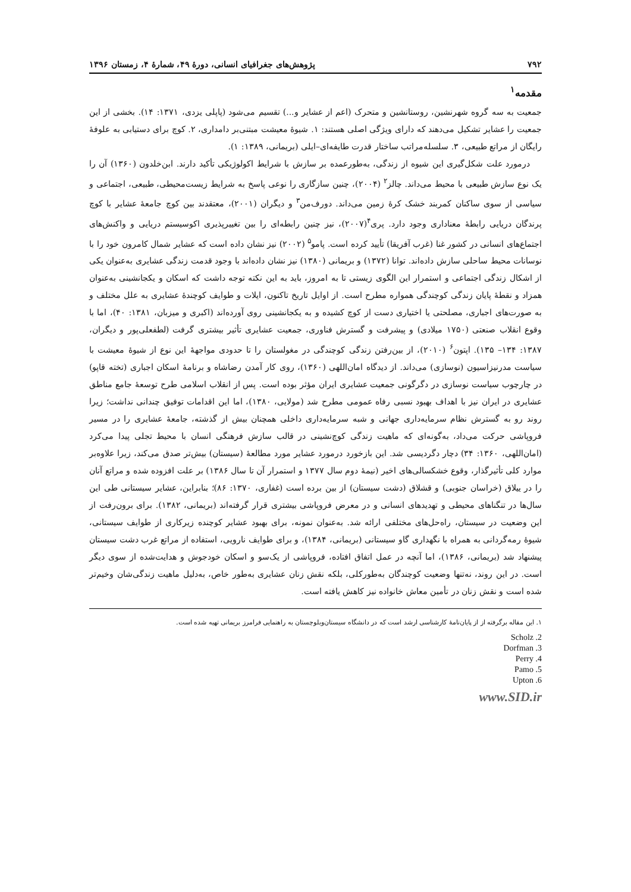۷۹۲ پژوهش‌های جغرافیای انسانی، دورهٔ ۴۹، شمارهٔ ۴، زمستان ۱۳۹۶
مقدمه<sup>۱</sup>
جمعیت به سه گروه شهرنشین، روستانشین و متحرک (اعم از عشایر و...) تقسیم می‌شود (پاپلی یزدی، ۱۳۷۱: ۱۴). بخشی از این جمعیت را عشایر تشکیل می‌دهند که دارای ویژگی اصلی هستند: ۱. شیوهٔ معیشت مبتنی‌بر دامداری، ۲. کوچ برای دستیابی به علوفهٔ رایگان از مراتع طبیعی، ۳. سلسله‌مراتب ساختار قدرت طایفه‌ای–ایلی (بریمانی، ۱۳۸۹: ۱).
درمورد علت شکل‌گیری این شیوه از زندگی، به‌طورعمده بر سازش با شرایط اکولوژیکی تأکید دارند. ابن‌خلدون (۱۳۶۰) آن را یک نوع سازش طبیعی با محیط می‌داند. چالز<sup>۲</sup> (۲۰۰۴)، چنین سازگاری را نوعی پاسخ به شرایط زیست‌محیطی، طبیعی، اجتماعی و سیاسی از سوی ساکنان کمربند خشک کرهٔ زمین می‌داند. دورف‌من<sup>۳</sup> و دیگران (۲۰۰۱)، معتقدند بین کوچ جامعهٔ عشایر با کوچ پرندگان دریایی رابطهٔ معناداری وجود دارد. پری<sup>۴</sup>(۲۰۰۷)، نیز چنین رابطه‌ای را بین تغییرپذیری اکوسیستم دریایی و واکنش‌های اجتماع‌های انسانی در کشور غنا (غرب آفریقا) تأیید کرده است. پامو<sup>۵</sup> (۲۰۰۲) نیز نشان داده است که عشایر شمال کامرون خود را با نوسانات محیط ساحلی سازش داده‌اند. توانا (۱۳۷۲) و بریمانی (۱۳۸۰) نیز نشان داده‌اند با وجود قدمت زندگی عشایری به‌عنوان یکی از اشکال زندگی اجتماعی و استمرار این الگوی زیستی تا به امروز، باید به این نکته توجه داشت که اسکان و یکجانشینی به‌عنوان همزاد و نقطهٔ پایان زندگی کوچندگی همواره مطرح است. از اوایل تاریخ تاکنون، ایلات و طوایف کوچندهٔ عشایری به علل مختلف و به صورت‌های اجباری، مصلحتی یا اختیاری دست از کوچ کشیده و به یکجانشینی روی آورده‌اند (اکبری و میزبان، ۱۳۸۱: ۴۰)، اما با وقوع انقلاب صنعتی (۱۷۵۰ میلادی) و پیشرفت و گسترش فناوری، جمعیت عشایری تأثیر بیشتری گرفت (لطفعلی‌پور و دیگران، ۱۳۸۷: ۱۳۴– ۱۳۵). اپتون<sup>۶</sup> (۲۰۱۰)، از بین‌رفتن زندگی کوچندگی در مغولستان را تا حدودی مواجههٔ این نوع از شیوهٔ معیشت با سیاست مدرنیزاسیون (نوسازی) می‌داند. از دیدگاه امان‌اللهی (۱۳۶۰)، روی کار آمدن رضاشاه و برنامهٔ اسکان اجباری (تخته قاپو) در چارچوب سیاست نوسازی در دگرگونی جمعیت عشایری ایران مؤثر بوده است. پس از انقلاب اسلامی طرح توسعهٔ جامع مناطق عشایری در ایران نیز با اهداف بهبود نسبی رفاه عمومی مطرح شد (مولایی، ۱۳۸۰)، اما این اقدامات توفیق چندانی نداشت؛ زیرا روند رو به گسترش نظام سرمایه‌داری جهانی و شبه سرمایه‌داری داخلی همچنان بیش از گذشته، جامعهٔ عشایری را در مسیر فروپاشی حرکت می‌داد، به‌گونه‌ای که ماهیت زندگی کوچ‌نشینی در قالب سازش فرهنگی انسان با محیط تجلی پیدا می‌کرد (امان‌اللهی، ۱۳۶۰: ۳۴) دچار دگردیسی شد. این بازخورد درمورد عشایر مورد مطالعهٔ (سیستان) بیش‌تر صدق می‌کند، زیرا علاوه‌بر موارد کلی تأثیرگذار، وقوع خشکسالی‌های اخیر (نیمهٔ دوم سال ۱۳۷۷ و استمرار آن تا سال ۱۳۸۶) بر علت افزوده شده و مراتع آنان را در ییلاق (خراسان جنوبی) و قشلاق (دشت سیستان) از بین برده است (غفاری، ۱۳۷۰: ۸۶)؛ بنابراین، عشایر سیستانی طی این سال‌ها در تنگناهای محیطی و تهدیدهای انسانی و در معرض فروپاشی بیشتری قرار گرفته‌اند (بریمانی، ۱۳۸۲). برای برون‌رفت از این وضعیت در سیستان، راه‌حل‌های مختلفی ارائه شد. به‌عنوان نمونه، برای بهبود عشایر کوچنده زیرکاری از طوایف سیستانی، شیوهٔ رمه‌گردانی به همراه با نگهداری گاو سیستانی (بریمانی، ۱۳۸۴)، و برای طوایف نارویی، استفاده از مراتع غرب دشت سیستان پیشنهاد شد (بریمانی، ۱۳۸۶)، اما آنچه در عمل اتفاق افتاده، فروپاشی از یک‌سو و اسکان خودجوش و هدایت‌شده از سوی دیگر است. در این روند، نه‌تنها وضعیت کوچندگان به‌طورکلی، بلکه نقش زنان عشایری به‌طور خاص، به‌دلیل ماهیت زندگی‌شان وخیم‌تر شده است و نقش زنان در تأمین معاش خانواده نیز کاهش یافته است.
۱. این مقاله برگرفته از از پایان‌نامهٔ کارشناسی ارشد است که در دانشگاه سیستان‌وبلوچستان به راهنمایی فرامرز بریمانی تهیه شده است.
2. Scholz
3. Dorfman
4. Perry
5. Pamo
6. Upton
www.SID.ir